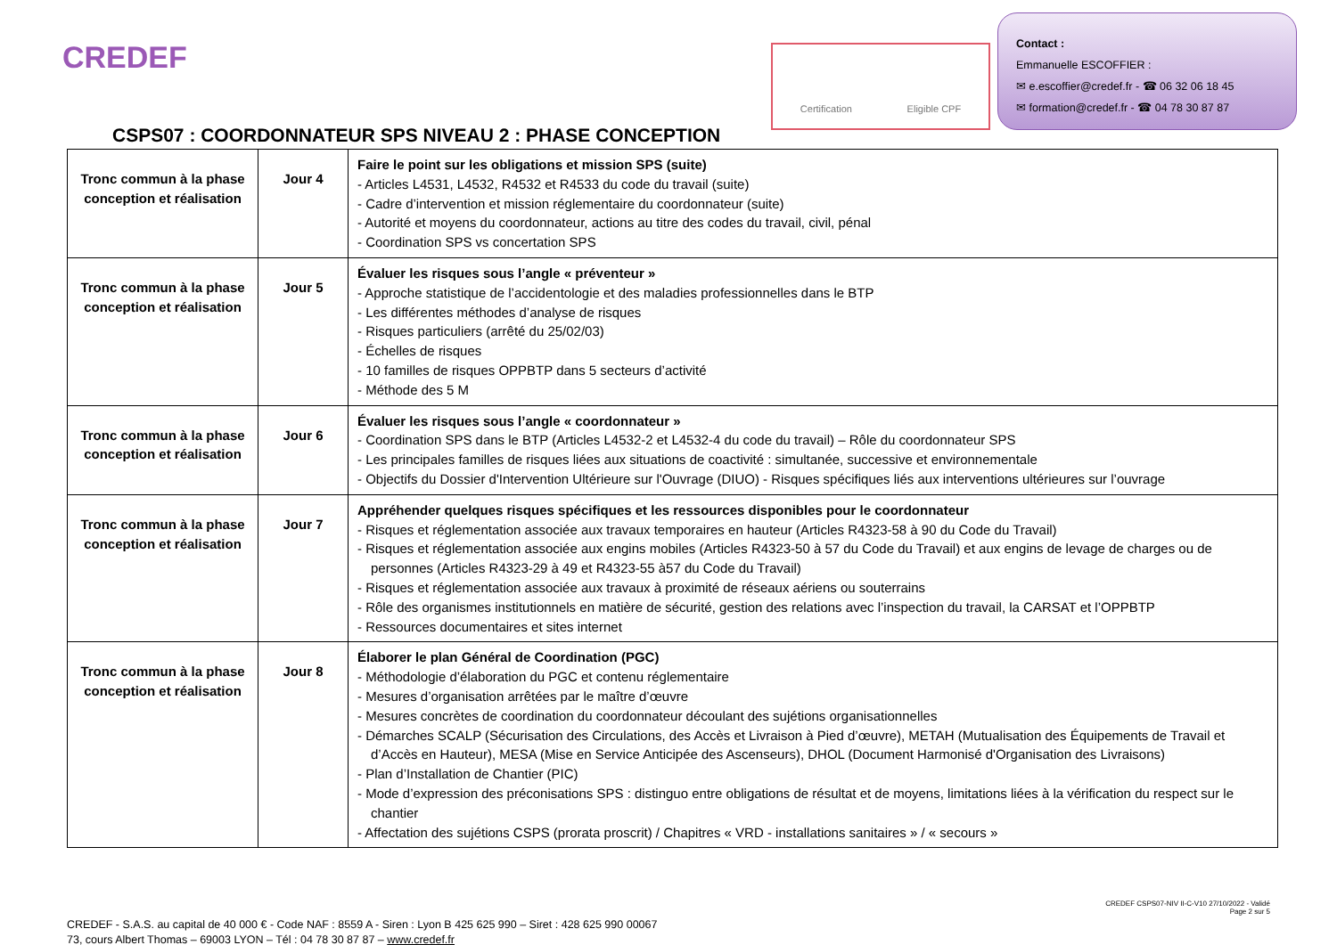CREDEF
Certification Eligible CPF
Contact :
Emmanuelle ESCOFFIER :
✉ e.escoffier@credef.fr - ☎ 06 32 06 18 45
✉ formation@credef.fr - ☎ 04 78 30 87 87
CSPS07 : COORDONNATEUR SPS NIVEAU 2 : PHASE CONCEPTION
| Tronc commun à la phase conception et réalisation | Jour 4 | Faire le point sur les obligations et mission SPS (suite) - Articles L4531, L4532, R4532 et R4533 du code du travail (suite) - Cadre d’intervention et mission réglementaire du coordonnateur (suite) - Autorité et moyens du coordonnateur, actions au titre des codes du travail, civil, pénal - Coordination SPS vs concertation SPS |
| Tronc commun à la phase conception et réalisation | Jour 5 | Évaluer les risques sous l’angle « préventeur » - Approche statistique de l’accidentologie et des maladies professionnelles dans le BTP - Les différentes méthodes d’analyse de risques - Risques particuliers (arrêté du 25/02/03) - Échelles de risques - 10 familles de risques OPPBTP dans 5 secteurs d’activité - Méthode des 5 M |
| Tronc commun à la phase conception et réalisation | Jour 6 | Évaluer les risques sous l’angle « coordonnateur » - Coordination SPS dans le BTP (Articles L4532-2 et L4532-4 du code du travail) – Rôle du coordonnateur SPS - Les principales familles de risques liées aux situations de coactivité : simultanée, successive et environnementale - Objectifs du Dossier d'Intervention Ultérieure sur l'Ouvrage (DIUO) - Risques spécifiques liés aux interventions ultérieures sur l’ouvrage |
| Tronc commun à la phase conception et réalisation | Jour 7 | Appréhender quelques risques spécifiques et les ressources disponibles pour le coordonnateur - Risques et réglementation associée aux travaux temporaires en hauteur (Articles R4323-58 à 90 du Code du Travail) - Risques et réglementation associée aux engins mobiles (Articles R4323-50 à 57 du Code du Travail) et aux engins de levage de charges ou de personnes (Articles R4323-29 à 49 et R4323-55 à57 du Code du Travail) - Risques et réglementation associée aux travaux à proximité de réseaux aériens ou souterrains - Rôle des organismes institutionnels en matière de sécurité, gestion des relations avec l’inspection du travail, la CARSAT et l’OPPBTP - Ressources documentaires et sites internet |
| Tronc commun à la phase conception et réalisation | Jour 8 | Élaborer le plan Général de Coordination (PGC) - Méthodologie d’élaboration du PGC et contenu réglementaire - Mesures d’organisation arrêtées par le maître d’œuvre - Mesures concrètes de coordination du coordonnateur découlant des sujétions organisationnelles - Démarches SCALP (Sécurisation des Circulations, des Accès et Livraison à Pied d’œuvre), METAH (Mutualisation des Équipements de Travail et d’Accès en Hauteur), MESA (Mise en Service Anticipée des Ascenseurs), DHOL (Document Harmonisé d'Organisation des Livraisons) - Plan d’Installation de Chantier (PIC) - Mode d’expression des préconisations SPS : distinguo entre obligations de résultat et de moyens, limitations liées à la vérification du respect sur le chantier - Affectation des sujétions CSPS (prorata proscrit) / Chapitres « VRD - installations sanitaires » / « secours » |
CREDEF - S.A.S. au capital de 40 000 € - Code NAF : 8559 A - Siren : Lyon B 425 625 990 – Siret : 428 625 990 00067
73, cours Albert Thomas – 69003 LYON – Tél : 04 78 30 87 87 – www.credef.fr
CREDEF CSPS07-NIV II-C-V10 27/10/2022 - Validé
Page 2 sur 5